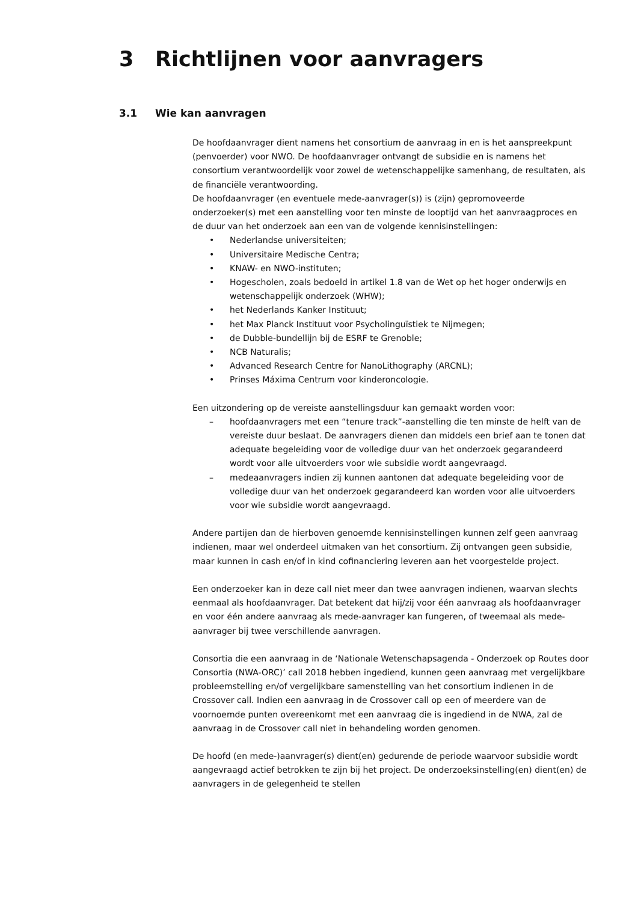3 Richtlijnen voor aanvragers
3.1 Wie kan aanvragen
De hoofdaanvrager dient namens het consortium de aanvraag in en is het aanspreekpunt (penvoerder) voor NWO. De hoofdaanvrager ontvangt de subsidie en is namens het consortium verantwoordelijk voor zowel de wetenschappelijke samenhang, de resultaten, als de financiële verantwoording.
De hoofdaanvrager (en eventuele mede-aanvrager(s)) is (zijn) gepromoveerde onderzoeker(s) met een aanstelling voor ten minste de looptijd van het aanvraagproces en de duur van het onderzoek aan een van de volgende kennisinstellingen:
• Nederlandse universiteiten;
• Universitaire Medische Centra;
• KNAW- en NWO-instituten;
• Hogescholen, zoals bedoeld in artikel 1.8 van de Wet op het hoger onderwijs en wetenschappelijk onderzoek (WHW);
• het Nederlands Kanker Instituut;
• het Max Planck Instituut voor Psycholinguïstiek te Nijmegen;
• de Dubble-bundellijn bij de ESRF te Grenoble;
• NCB Naturalis;
• Advanced Research Centre for NanoLithography (ARCNL);
• Prinses Máxima Centrum voor kinderoncologie.
Een uitzondering op de vereiste aanstellingsduur kan gemaakt worden voor:
– hoofdaanvragers met een “tenure track”-aanstelling die ten minste de helft van de vereiste duur beslaat. De aanvragers dienen dan middels een brief aan te tonen dat adequate begeleiding voor de volledige duur van het onderzoek gegarandeerd wordt voor alle uitvoerders voor wie subsidie wordt aangevraagd.
– medeaanvragers indien zij kunnen aantonen dat adequate begeleiding voor de volledige duur van het onderzoek gegarandeerd kan worden voor alle uitvoerders voor wie subsidie wordt aangevraagd.
Andere partijen dan de hierboven genoemde kennisinstellingen kunnen zelf geen aanvraag indienen, maar wel onderdeel uitmaken van het consortium. Zij ontvangen geen subsidie, maar kunnen in cash en/of in kind cofinanciering leveren aan het voorgestelde project.
Een onderzoeker kan in deze call niet meer dan twee aanvragen indienen, waarvan slechts eenmaal als hoofdaanvrager. Dat betekent dat hij/zij voor één aanvraag als hoofdaanvrager en voor één andere aanvraag als mede-aanvrager kan fungeren, of tweemaal als mede-aanvrager bij twee verschillende aanvragen.
Consortia die een aanvraag in de ‘Nationale Wetenschapsagenda - Onderzoek op Routes door Consortia (NWA-ORC)’ call 2018 hebben ingediend, kunnen geen aanvraag met vergelijkbare probleemstelling en/of vergelijkbare samenstelling van het consortium indienen in de Crossover call. Indien een aanvraag in de Crossover call op een of meerdere van de voornoemde punten overeenkomt met een aanvraag die is ingediend in de NWA, zal de aanvraag in de Crossover call niet in behandeling worden genomen.
De hoofd (en mede-)aanvrager(s) dient(en) gedurende de periode waarvoor subsidie wordt aangevraagd actief betrokken te zijn bij het project. De onderzoeksinstelling(en) dient(en) de aanvragers in de gelegenheid te stellen